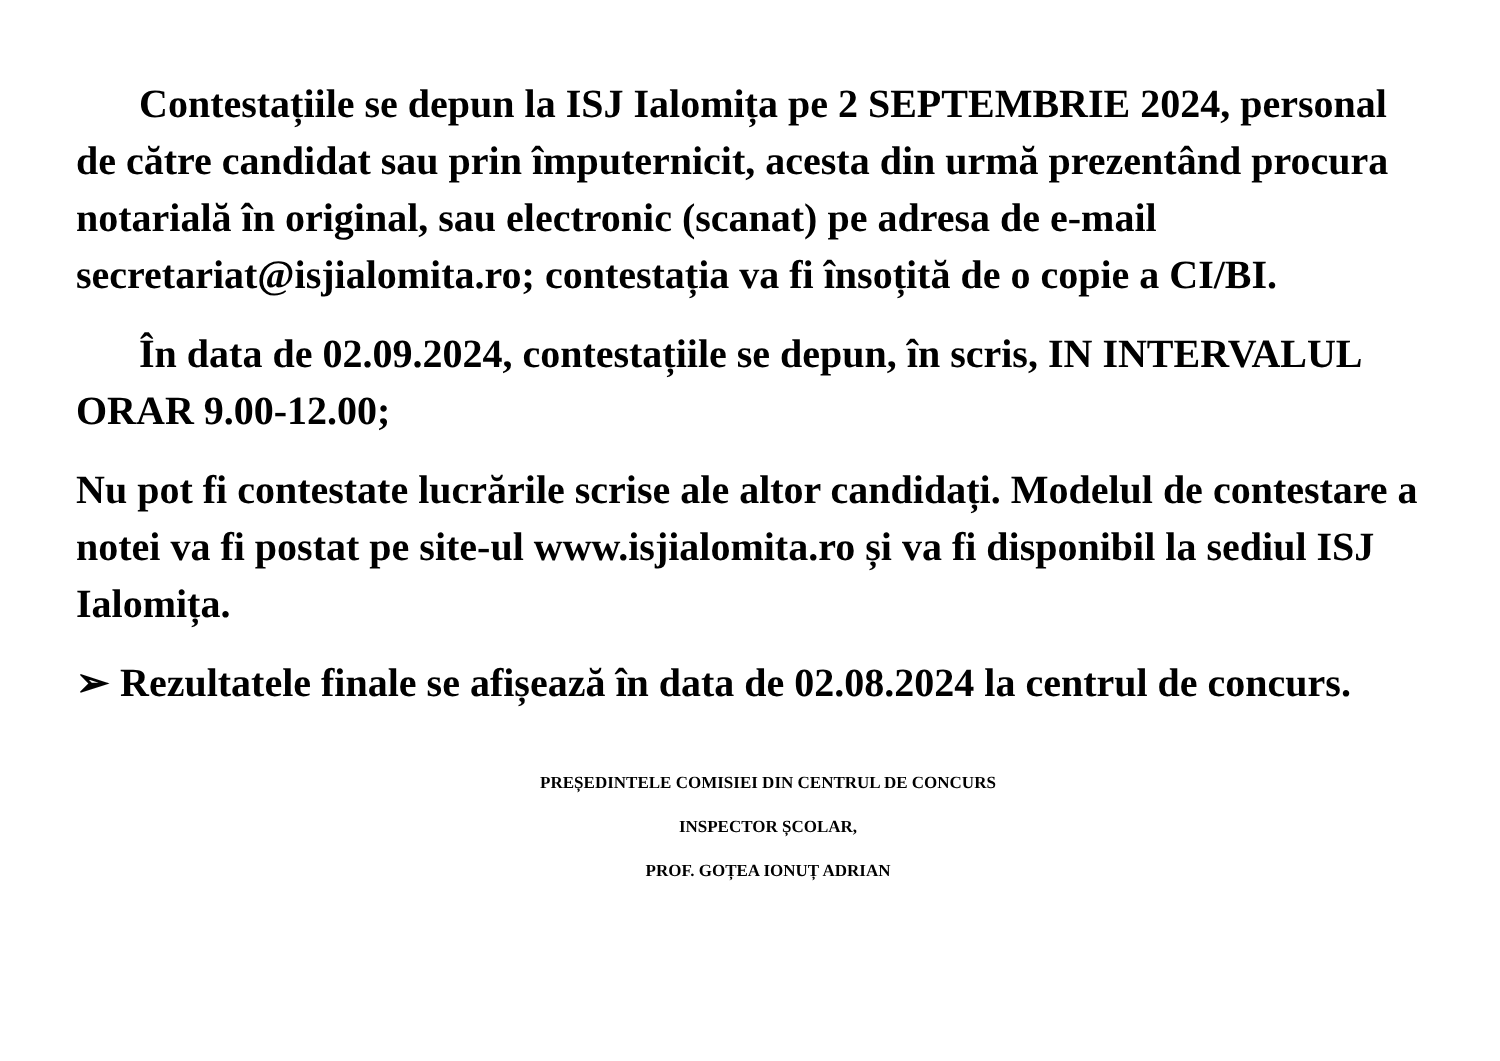Contestațiile se depun la ISJ Ialomița pe 2 SEPTEMBRIE 2024, personal de către candidat sau prin împuternicit, acesta din urmă prezentând procura notarială în original, sau electronic (scanat) pe adresa de e-mail secretariat@isjialomita.ro; contestația va fi însoțită de o copie a CI/BI.
În data de 02.09.2024, contestațiile se depun, în scris, IN INTERVALUL ORAR 9.00-12.00;
Nu pot fi contestate lucrările scrise ale altor candidați. Modelul de contestare a notei va fi postat pe site-ul www.isjialomita.ro și va fi disponibil la sediul ISJ Ialomița.
➢ Rezultatele finale se afișează în data de 02.08.2024 la centrul de concurs.
PREȘEDINTELE COMISIEI DIN CENTRUL DE CONCURS
INSPECTOR ȘCOLAR,
PROF. GOȚEA IONUȚ ADRIAN